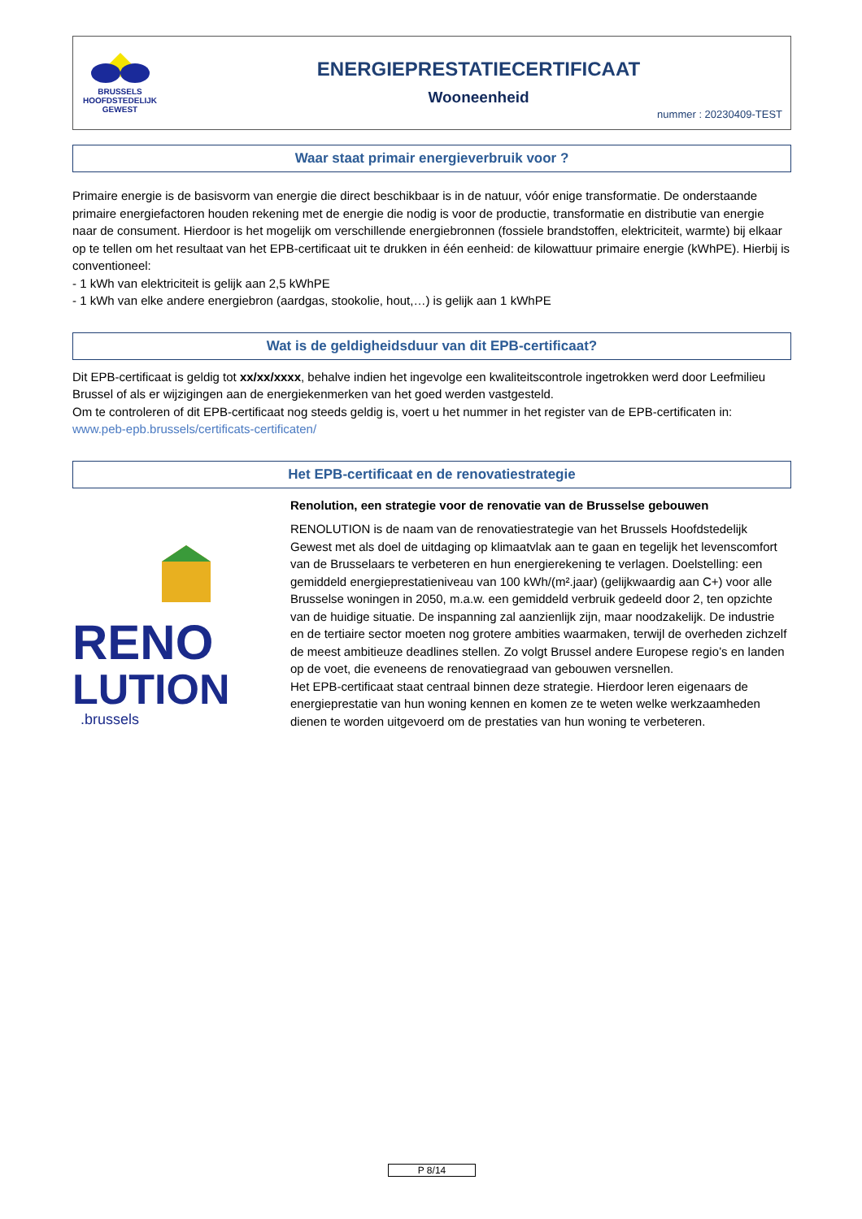BRUSSELS
HOOFDSTEDELIJK
GEWEST
ENERGIEPRESTATIECERTIFICAAT
Wooneenheid
nummer : 20230409-TEST
Waar staat primair energieverbruik voor ?
Primaire energie is de basisvorm van energie die direct beschikbaar is in de natuur, vóór enige transformatie. De onderstaande primaire energiefactoren houden rekening met de energie die nodig is voor de productie, transformatie en distributie van energie naar de consument. Hierdoor is het mogelijk om verschillende energiebronnen (fossiele brandstoffen, elektriciteit, warmte) bij elkaar op te tellen om het resultaat van het EPB-certificaat uit te drukken in één eenheid: de kilowattuur primaire energie (kWhPE). Hierbij is conventioneel:
- 1 kWh van elektriciteit is gelijk aan 2,5 kWhPE
- 1 kWh van elke andere energiebron (aardgas, stookolie, hout,…) is gelijk aan 1 kWhPE
Wat is de geldigheidsduur van dit EPB-certificaat?
Dit EPB-certificaat is geldig tot xx/xx/xxxx, behalve indien het ingevolge een kwaliteitscontrole ingetrokken werd door Leefmilieu Brussel of als er wijzigingen aan de energiekenmerken van het goed werden vastgesteld.
Om te controleren of dit EPB-certificaat nog steeds geldig is, voert u het nummer in het register van de EPB-certificaten in:
www.peb-epb.brussels/certificats-certificaten/
Het EPB-certificaat en de renovatiestrategie
RENO
LUTION
.brussels
Renolution, een strategie voor de renovatie van de Brusselse gebouwen
RENOLUTION is de naam van de renovatiestrategie van het Brussels Hoofdstedelijk Gewest met als doel de uitdaging op klimaatvlak aan te gaan en tegelijk het levenscomfort van de Brusselaars te verbeteren en hun energierekening te verlagen. Doelstelling: een gemiddeld energieprestatieniveau van 100 kWh/(m².jaar) (gelijkwaardig aan C+) voor alle Brusselse woningen in 2050, m.a.w. een gemiddeld verbruik gedeeld door 2, ten opzichte van de huidige situatie. De inspanning zal aanzienlijk zijn, maar noodzakelijk. De industrie en de tertiaire sector moeten nog grotere ambities waarmaken, terwijl de overheden zichzelf de meest ambitieuze deadlines stellen. Zo volgt Brussel andere Europese regio’s en landen op de voet, die eveneens de renovatiegraad van gebouwen versnellen.
Het EPB-certificaat staat centraal binnen deze strategie. Hierdoor leren eigenaars de energieprestatie van hun woning kennen en komen ze te weten welke werkzaamheden dienen te worden uitgevoerd om de prestaties van hun woning te verbeteren.
P 8/14